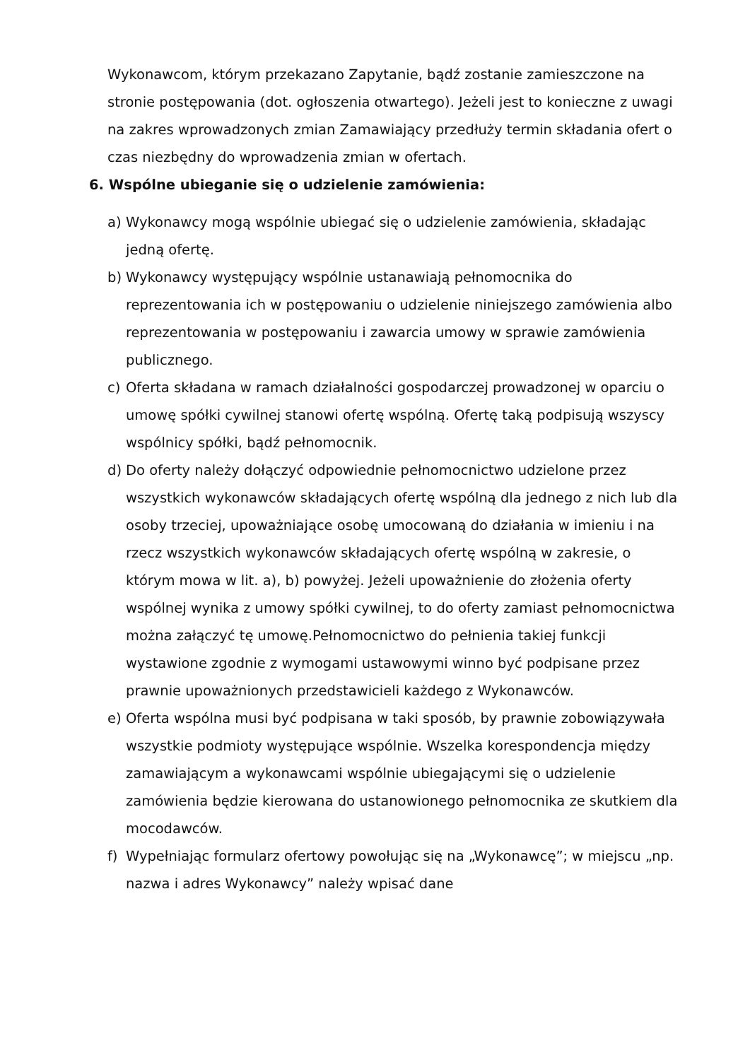Wykonawcom, którym przekazano Zapytanie, bądź zostanie zamieszczone na stronie postępowania (dot. ogłoszenia otwartego). Jeżeli jest to konieczne z uwagi na zakres wprowadzonych zmian Zamawiający przedłuży termin składania ofert o czas niezbędny do wprowadzenia zmian w ofertach.
6. Wspólne ubieganie się o udzielenie zamówienia:
a) Wykonawcy mogą wspólnie ubiegać się o udzielenie zamówienia, składając jedną ofertę.
b) Wykonawcy występujący wspólnie ustanawiają pełnomocnika do reprezentowania ich w postępowaniu o udzielenie niniejszego zamówienia albo reprezentowania w postępowaniu i zawarcia umowy w sprawie zamówienia publicznego.
c) Oferta składana w ramach działalności gospodarczej prowadzonej w oparciu o umowę spółki cywilnej stanowi ofertę wspólną. Ofertę taką podpisują wszyscy wspólnicy spółki, bądź pełnomocnik.
d) Do oferty należy dołączyć odpowiednie pełnomocnictwo udzielone przez wszystkich wykonawców składających ofertę wspólną dla jednego z nich lub dla osoby trzeciej, upoważniające osobę umocowaną do działania w imieniu i na rzecz wszystkich wykonawców składających ofertę wspólną w zakresie, o którym mowa w lit. a), b) powyżej. Jeżeli upoważnienie do złożenia oferty wspólnej wynika z umowy spółki cywilnej, to do oferty zamiast pełnomocnictwa można załączyć tę umowę.Pełnomocnictwo do pełnienia takiej funkcji wystawione zgodnie z wymogami ustawowymi winno być podpisane przez prawnie upoważnionych przedstawicieli każdego z Wykonawców.
e) Oferta wspólna musi być podpisana w taki sposób, by prawnie zobowiązywała wszystkie podmioty występujące wspólnie. Wszelka korespondencja między zamawiającym a wykonawcami wspólnie ubiegającymi się o udzielenie zamówienia będzie kierowana do ustanowionego pełnomocnika ze skutkiem dla mocodawców.
f) Wypełniając formularz ofertowy powołując się na „Wykonawcę”; w miejscu „np. nazwa i adres Wykonawcy” należy wpisać dane